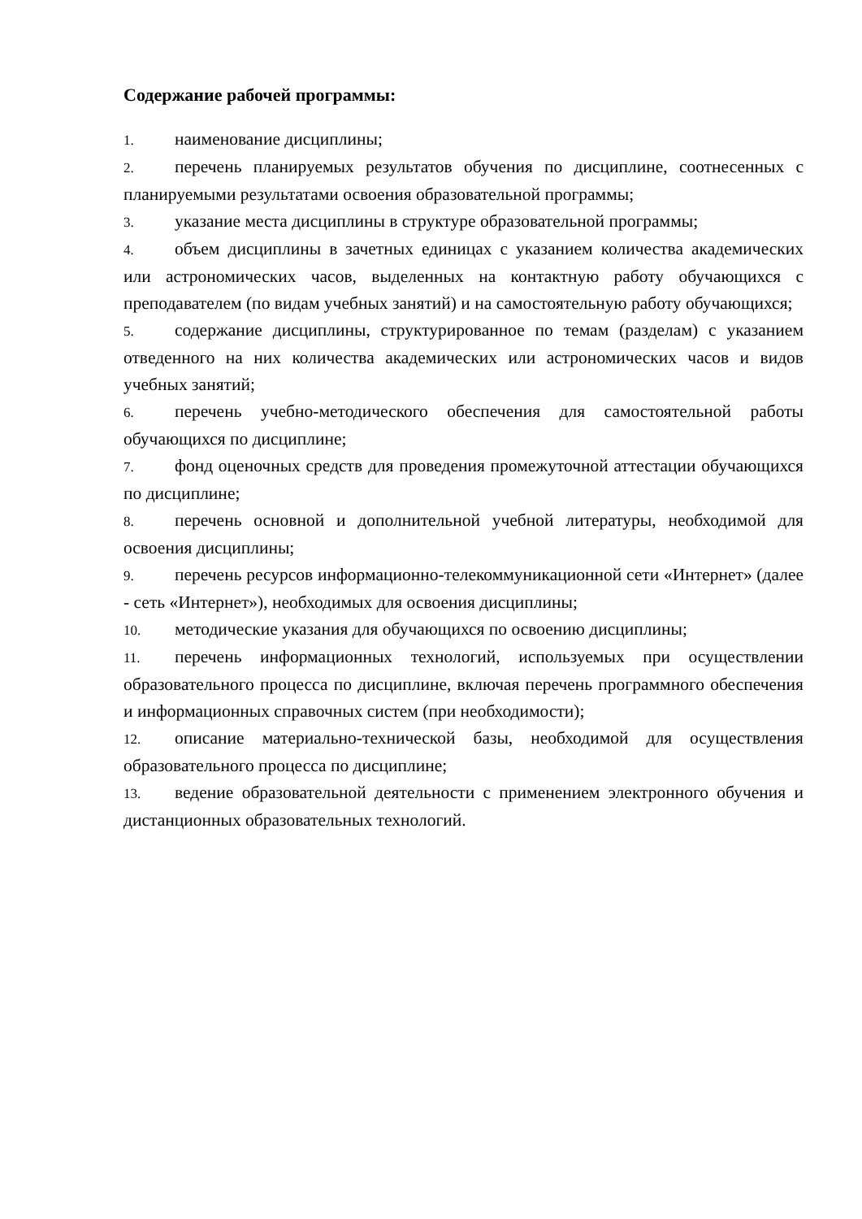Содержание рабочей программы:
1. наименование дисциплины;
2. перечень планируемых результатов обучения по дисциплине, соотнесенных с планируемыми результатами освоения образовательной программы;
3. указание места дисциплины в структуре образовательной программы;
4. объем дисциплины в зачетных единицах с указанием количества академических или астрономических часов, выделенных на контактную работу обучающихся с преподавателем (по видам учебных занятий) и на самостоятельную работу обучающихся;
5. содержание дисциплины, структурированное по темам (разделам) с указанием отведенного на них количества академических или астрономических часов и видов учебных занятий;
6. перечень учебно-методического обеспечения для самостоятельной работы обучающихся по дисциплине;
7. фонд оценочных средств для проведения промежуточной аттестации обучающихся по дисциплине;
8. перечень основной и дополнительной учебной литературы, необходимой для освоения дисциплины;
9. перечень ресурсов информационно-телекоммуникационной сети «Интернет» (далее - сеть «Интернет»), необходимых для освоения дисциплины;
10. методические указания для обучающихся по освоению дисциплины;
11. перечень информационных технологий, используемых при осуществлении образовательного процесса по дисциплине, включая перечень программного обеспечения и информационных справочных систем (при необходимости);
12. описание материально-технической базы, необходимой для осуществления образовательного процесса по дисциплине;
13. ведение образовательной деятельности с применением электронного обучения и дистанционных образовательных технологий.